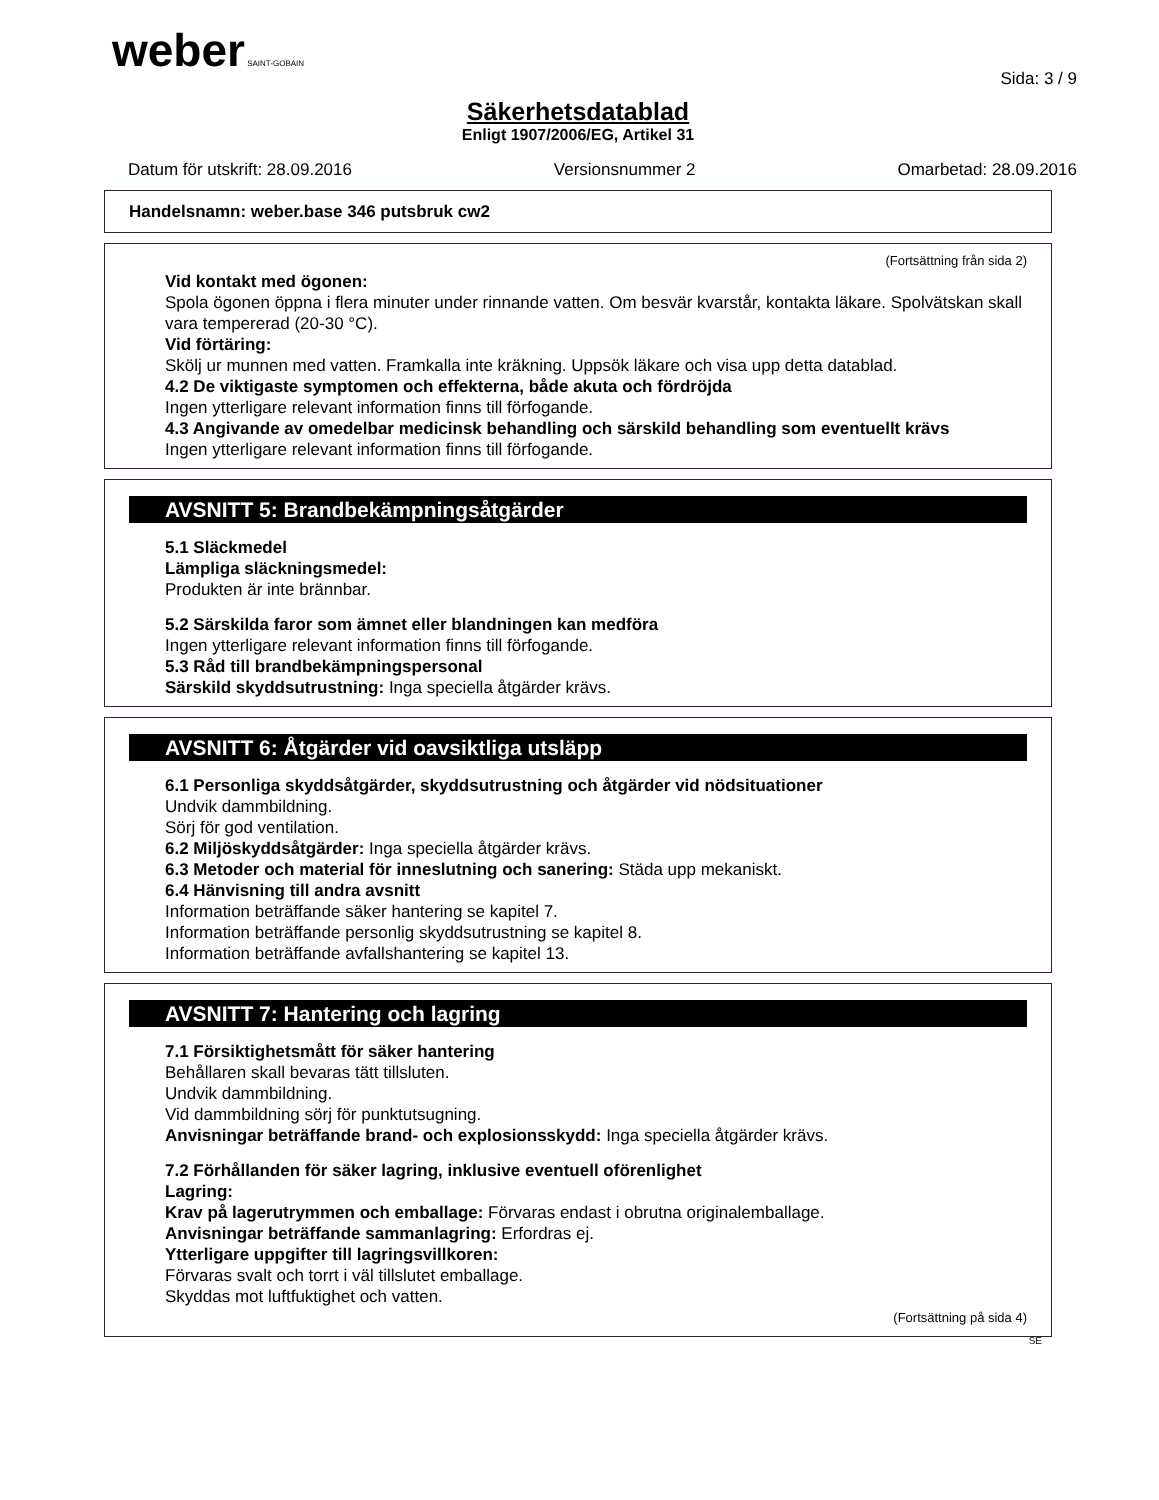weber SAINT-GOBAIN
Sida: 3 / 9
Säkerhetsdatablad
Enligt 1907/2006/EG, Artikel 31
Datum för utskrift: 28.09.2016 Versionsnummer 2 Omarbetad: 28.09.2016
Handelsnamn: weber.base 346 putsbruk cw2
(Fortsättning från sida 2)
Vid kontakt med ögonen:
Spola ögonen öppna i flera minuter under rinnande vatten. Om besvär kvarstår, kontakta läkare. Spolvätskan skall vara tempererad (20-30 °C).
Vid förtäring:
Skölj ur munnen med vatten. Framkalla inte kräkning. Uppsök läkare och visa upp detta datablad.
4.2 De viktigaste symptomen och effekterna, både akuta och fördröjda
Ingen ytterligare relevant information finns till förfogande.
4.3 Angivande av omedelbar medicinsk behandling och särskild behandling som eventuellt krävs
Ingen ytterligare relevant information finns till förfogande.
AVSNITT 5: Brandbekämpningsåtgärder
5.1 Släckmedel
Lämpliga släckningsmedel:
Produkten är inte brännbar.
5.2 Särskilda faror som ämnet eller blandningen kan medföra
Ingen ytterligare relevant information finns till förfogande.
5.3 Råd till brandbekämpningspersonal
Särskild skyddsutrustning: Inga speciella åtgärder krävs.
AVSNITT 6: Åtgärder vid oavsiktliga utsläpp
6.1 Personliga skyddsåtgärder, skyddsutrustning och åtgärder vid nödsituationer
Undvik dammbildning.
Sörj för god ventilation.
6.2 Miljöskyddsåtgärder: Inga speciella åtgärder krävs.
6.3 Metoder och material för inneslutning och sanering: Städa upp mekaniskt.
6.4 Hänvisning till andra avsnitt
Information beträffande säker hantering se kapitel 7.
Information beträffande personlig skyddsutrustning se kapitel 8.
Information beträffande avfallshantering se kapitel 13.
AVSNITT 7: Hantering och lagring
7.1 Försiktighetsmått för säker hantering
Behållaren skall bevaras tätt tillsluten.
Undvik dammbildning.
Vid dammbildning sörj för punktutsugning.
Anvisningar beträffande brand- och explosionsskydd: Inga speciella åtgärder krävs.
7.2 Förhållanden för säker lagring, inklusive eventuell oförenlighet
Lagring:
Krav på lagerutrymmen och emballage: Förvaras endast i obrutna originalemballage.
Anvisningar beträffande sammanlagring: Erfordras ej.
Ytterligare uppgifter till lagringsvillkoren:
Förvaras svalt och torrt i väl tillslutet emballage.
Skyddas mot luftfuktighet och vatten.
(Fortsättning på sida 4)
SE